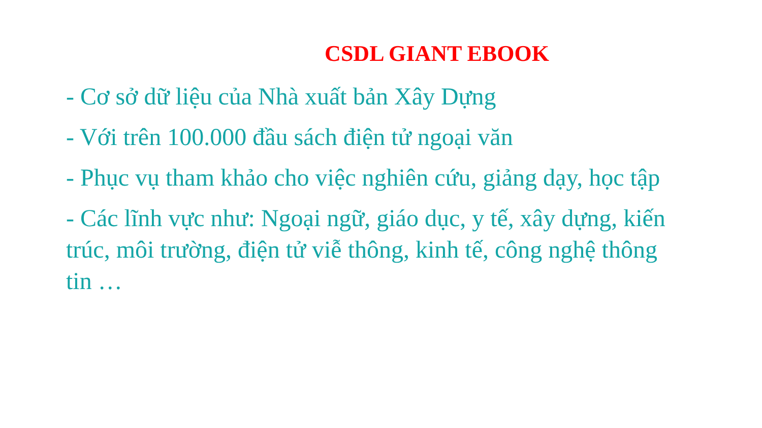CSDL GIANT EBOOK
- Cơ sở dữ liệu của Nhà xuất bản Xây Dựng
- Với trên 100.000 đầu sách điện tử ngoại văn
- Phục vụ tham khảo cho việc nghiên cứu, giảng dạy, học tập
- Các lĩnh vực như: Ngoại ngữ, giáo dục, y tế, xây dựng, kiến trúc, môi trường, điện tử viễ thông, kinh tế, công nghệ thông tin …